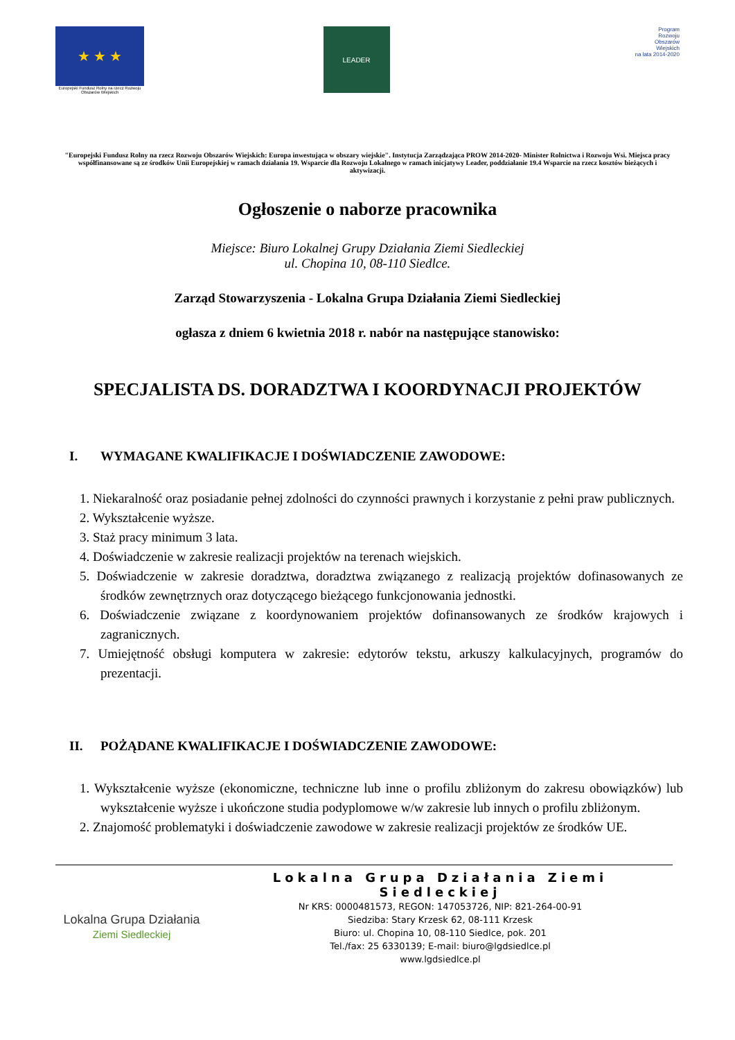★ ★ ★
Europejski Fundusz Rolny na rzecz Rozwoju Obszarów Wiejskich
LEADER
Program
Rozwoju
Obszarów
Wiejskich
na lata 2014-2020
"Europejski Fundusz Rolny na rzecz Rozwoju Obszarów Wiejskich: Europa inwestująca w obszary wiejskie". Instytucja Zarządzająca PROW 2014-2020- Minister Rolnictwa i Rozwoju Wsi. Miejsca pracy współfinansowane są ze środków Unii Europejskiej w ramach działania 19. Wsparcie dla Rozwoju Lokalnego w ramach inicjatywy Leader, poddziałanie 19.4 Wsparcie na rzecz kosztów bieżących i aktywizacji.
Ogłoszenie o naborze pracownika
Miejsce: Biuro Lokalnej Grupy Działania Ziemi Siedleckiej
ul. Chopina 10, 08-110 Siedlce.
Zarząd Stowarzyszenia - Lokalna Grupa Działania Ziemi Siedleckiej
ogłasza z dniem 6 kwietnia 2018 r. nabór na następujące stanowisko:
SPECJALISTA DS. DORADZTWA I KOORDYNACJI PROJEKTÓW
I. WYMAGANE KWALIFIKACJE I DOŚWIADCZENIE ZAWODOWE:
1. Niekaralność oraz posiadanie pełnej zdolności do czynności prawnych i korzystanie z pełni praw publicznych.
2. Wykształcenie wyższe.
3. Staż pracy minimum 3 lata.
4. Doświadczenie w zakresie realizacji projektów na terenach wiejskich.
5. Doświadczenie w zakresie doradztwa, doradztwa związanego z realizacją projektów dofinasowanych ze środków zewnętrznych oraz dotyczącego bieżącego funkcjonowania jednostki.
6. Doświadczenie związane z koordynowaniem projektów dofinansowanych ze środków krajowych i zagranicznych.
7. Umiejętność obsługi komputera w zakresie: edytorów tekstu, arkuszy kalkulacyjnych, programów do prezentacji.
II. POŻĄDANE KWALIFIKACJE I DOŚWIADCZENIE ZAWODOWE:
1. Wykształcenie wyższe (ekonomiczne, techniczne lub inne o profilu zbliżonym do zakresu obowiązków) lub wykształcenie wyższe i ukończone studia podyplomowe w/w zakresie lub innych o profilu zbliżonym.
2. Znajomość problematyki i doświadczenie zawodowe w zakresie realizacji projektów ze środków UE.
Lokalna Grupa Działania
Ziemi Siedleckiej
Lokalna Grupa Działania Ziemi Siedleckiej
Nr KRS: 0000481573, REGON: 147053726, NIP: 821-264-00-91
Siedziba: Stary Krzesk 62, 08-111 Krzesk
Biuro: ul. Chopina 10, 08-110 Siedlce, pok. 201
Tel./fax: 25 6330139; E-mail: biuro@lgdsiedlce.pl
www.lgdsiedlce.pl